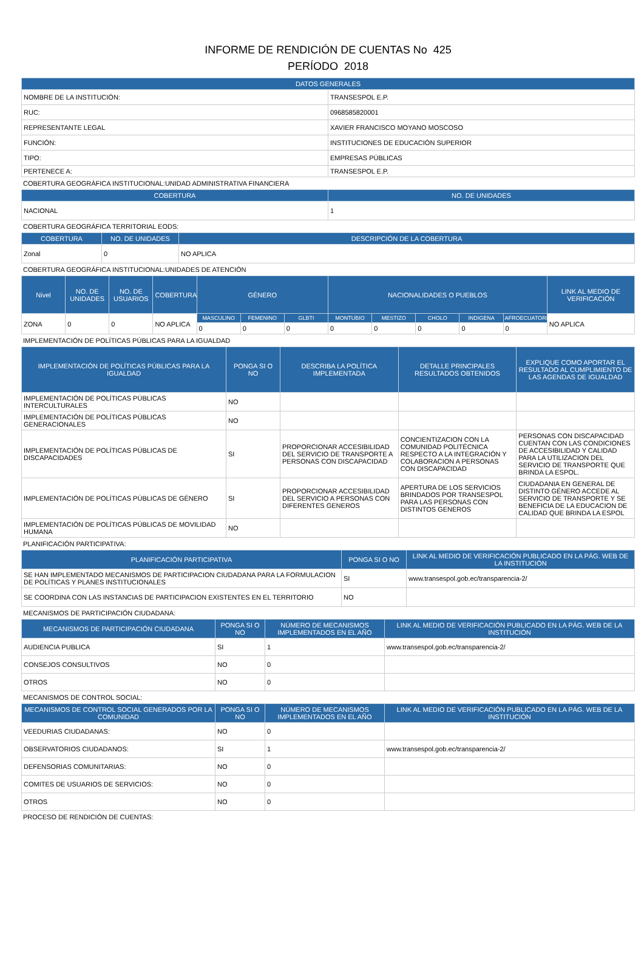INFORME DE RENDICIÓN DE CUENTAS No 425
PERÍODO 2018
| DATOS GENERALES | |
| --- | --- |
| NOMBRE DE LA INSTITUCIÓN: | TRANSESPOL E.P. |
| RUC: | 0968585820001 |
| REPRESENTANTE LEGAL | XAVIER FRANCISCO MOYANO MOSCOSO |
| FUNCIÓN: | INSTITUCIONES DE EDUCACIÓN SUPERIOR |
| TIPO: | EMPRESAS PÚBLICAS |
| PERTENECE A: | TRANSESPOL E.P. |
COBERTURA GEOGRÁFICA INSTITUCIONAL:UNIDAD ADMINISTRATIVA FINANCIERA
| COBERTURA | NO. DE UNIDADES |
| --- | --- |
| NACIONAL | 1 |
COBERTURA GEOGRÁFICA TERRITORIAL EODS:
| COBERTURA | NO. DE UNIDADES | DESCRIPCIÓN DE LA COBERTURA |
| --- | --- | --- |
| Zonal | 0 | NO APLICA |
COBERTURA GEOGRÁFICA INSTITUCIONAL:UNIDADES DE ATENCIÓN
| Nivel | NO. DE UNIDADES | NO. DE USUARIOS | COBERTURA | GÉNERO | | | NACIONALIDADES O PUEBLOS | | | | | LINK AL MEDIO DE VERIFICACIÓN |
| --- | --- | --- | --- | --- | --- | --- | --- | --- | --- | --- | --- | --- |
| ZONA | 0 | 0 | NO APLICA | MASCULINO | FEMENINO | GLBTI | MONTUBIO | MESTIZO | CHOLO | INDIGENA | AFROECUATORIANO | NO APLICA |
| | | | | 0 | 0 | 0 | 0 | 0 | 0 | 0 | 0 | |
IMPLEMENTACIÓN DE POLÍTICAS PÚBLICAS PARA LA IGUALDAD
| IMPLEMENTACIÓN DE POLÍTICAS PÚBLICAS PARA LA IGUALDAD | PONGA SI O NO | DESCRIBA LA POLÍTICA IMPLEMENTADA | DETALLE PRINCIPALES RESULTADOS OBTENIDOS | EXPLIQUE COMO APORTAR EL RESULTADO AL CUMPLIMIENTO DE LAS AGENDAS DE IGUALDAD |
| --- | --- | --- | --- | --- |
| IMPLEMENTACIÓN DE POLÍTICAS PÚBLICAS INTERCULTURALES | NO | | | |
| IMPLEMENTACIÓN DE POLÍTICAS PÚBLICAS GENERACIONALES | NO | | | |
| IMPLEMENTACIÓN DE POLÍTICAS PÚBLICAS DE DISCAPACIDADES | SI | PROPORCIONAR ACCESIBILIDAD DEL SERVICIO DE TRANSPORTE A PERSONAS CON DISCAPACIDAD | CONCIENTIZACION CON LA COMUNIDAD POLITÉCNICA RESPECTO A LA INTEGRACIÓN Y COLABORACION A PERSONAS CON DISCAPACIDAD | PERSONAS CON DISCAPACIDAD CUENTAN CON LAS CONDICIONES DE ACCESIBILIDAD Y CALIDAD PARA LA UTILIZACION DEL SERVICIO DE TRANSPORTE QUE BRINDA LA ESPOL. |
| IMPLEMENTACIÓN DE POLÍTICAS PÚBLICAS DE GÉNERO | SI | PROPORCIONAR ACCESIBILIDAD DEL SERVICIO A PERSONAS CON DIFERENTES GENEROS | APERTURA DE LOS SERVICIOS BRINDADOS POR TRANSESPOL PARA LAS PERSONAS CON DISTINTOS GENEROS | CIUDADANIA EN GENERAL DE DISTINTO GÉNERO ACCEDE AL SERVICIO DE TRANSPORTE Y SE BENEFICIA DE LA EDUCACION DE CALIDAD QUE BRINDA LA ESPOL |
| IMPLEMENTACIÓN DE POLÍTICAS PÚBLICAS DE MOVILIDAD HUMANA | NO | | | |
PLANIFICACIÓN PARTICIPATIVA:
| PLANIFICACIÓN PARTICIPATIVA | PONGA SI O NO | LINK AL MEDIO DE VERIFICACIÓN PUBLICADO EN LA PÁG. WEB DE LA INSTITUCIÓN |
| --- | --- | --- |
| SE HAN IMPLEMENTADO MECANISMOS DE PARTICIPACION CIUDADANA PARA LA FORMULACION DE POLÍTICAS Y PLANES INSTITUCIONALES | SI | www.transespol.gob.ec/transparencia-2/ |
| SE COORDINA CON LAS INSTANCIAS DE PARTICIPACION EXISTENTES EN EL TERRITORIO | NO | |
MECANISMOS DE PARTICIPACIÓN CIUDADANA:
| MECANISMOS DE PARTICIPACIÓN CIUDADANA | PONGA SI O NO | NÚMERO DE MECANISMOS IMPLEMENTADOS EN EL AÑO | LINK AL MEDIO DE VERIFICACIÓN PUBLICADO EN LA PÁG. WEB DE LA INSTITUCIÓN |
| --- | --- | --- | --- |
| AUDIENCIA PUBLICA | SI | 1 | www.transespol.gob.ec/transparencia-2/ |
| CONSEJOS CONSULTIVOS | NO | 0 | |
| OTROS | NO | 0 | |
MECANISMOS DE CONTROL SOCIAL:
| MECANISMOS DE CONTROL SOCIAL GENERADOS POR LA COMUNIDAD | PONGA SI O NO | NÚMERO DE MECANISMOS IMPLEMENTADOS EN EL AÑO | LINK AL MEDIO DE VERIFICACIÓN PUBLICADO EN LA PÁG. WEB DE LA INSTITUCIÓN |
| --- | --- | --- | --- |
| VEEDURIAS CIUDADANAS: | NO | 0 | |
| OBSERVATORIOS CIUDADANOS: | SI | 1 | www.transespol.gob.ec/transparencia-2/ |
| DEFENSORIAS COMUNITARIAS: | NO | 0 | |
| COMITES DE USUARIOS DE SERVICIOS: | NO | 0 | |
| OTROS | NO | 0 | |
PROCESO DE RENDICIÓN DE CUENTAS: